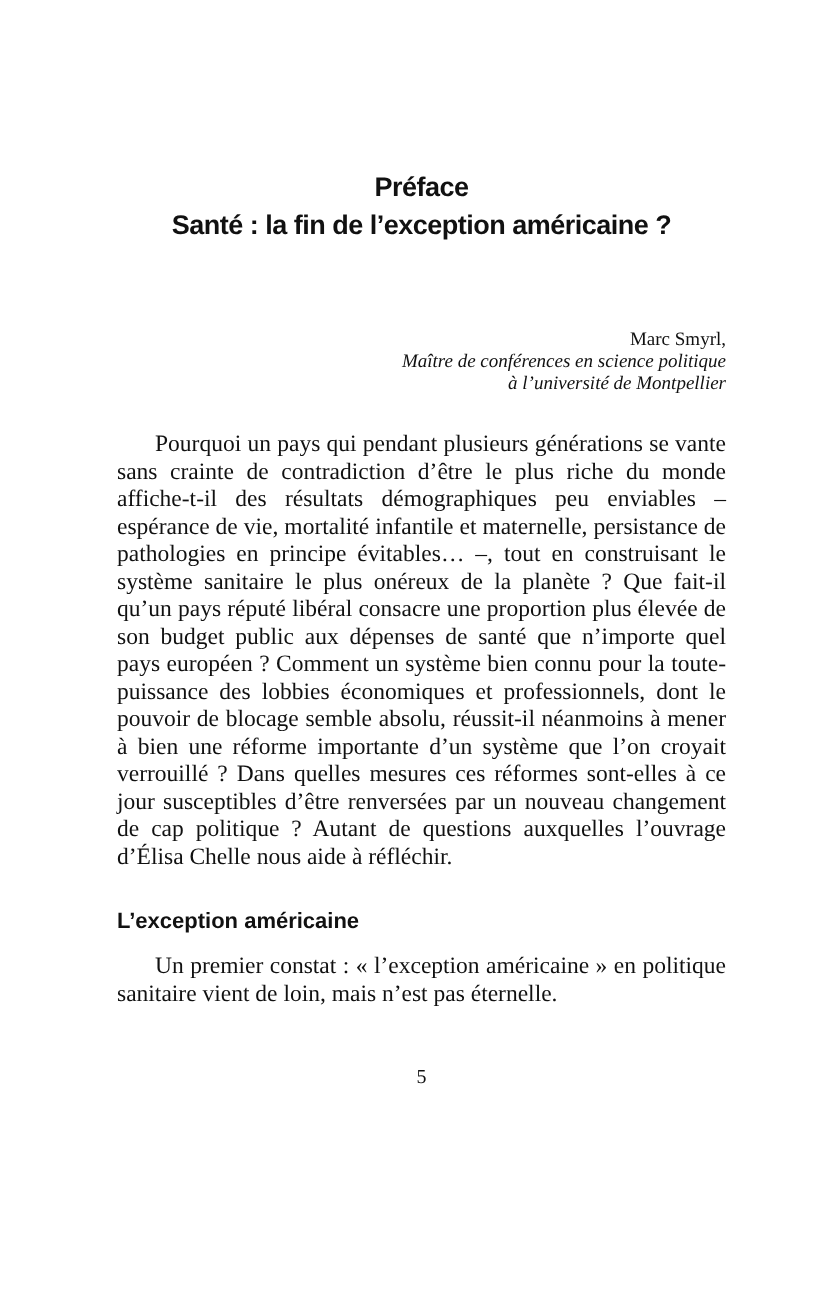Préface
Santé : la fin de l’exception américaine ?
Marc Smyrl,
Maître de conférences en science politique
à l’université de Montpellier
Pourquoi un pays qui pendant plusieurs générations se vante sans crainte de contradiction d’être le plus riche du monde affiche-t-il des résultats démographiques peu enviables – espérance de vie, mortalité infantile et maternelle, persistance de pathologies en principe évitables… –, tout en construisant le système sanitaire le plus onéreux de la planète ? Que fait-il qu’un pays réputé libéral consacre une proportion plus élevée de son budget public aux dépenses de santé que n’importe quel pays européen ? Comment un système bien connu pour la toute-puissance des lobbies économiques et professionnels, dont le pouvoir de blocage semble absolu, réussit-il néanmoins à mener à bien une réforme importante d’un système que l’on croyait verrouillé ? Dans quelles mesures ces réformes sont-elles à ce jour susceptibles d’être renversées par un nouveau changement de cap politique ? Autant de questions auxquelles l’ouvrage d’Élisa Chelle nous aide à réfléchir.
L’exception américaine
Un premier constat : « l’exception américaine » en politique sanitaire vient de loin, mais n’est pas éternelle.
5